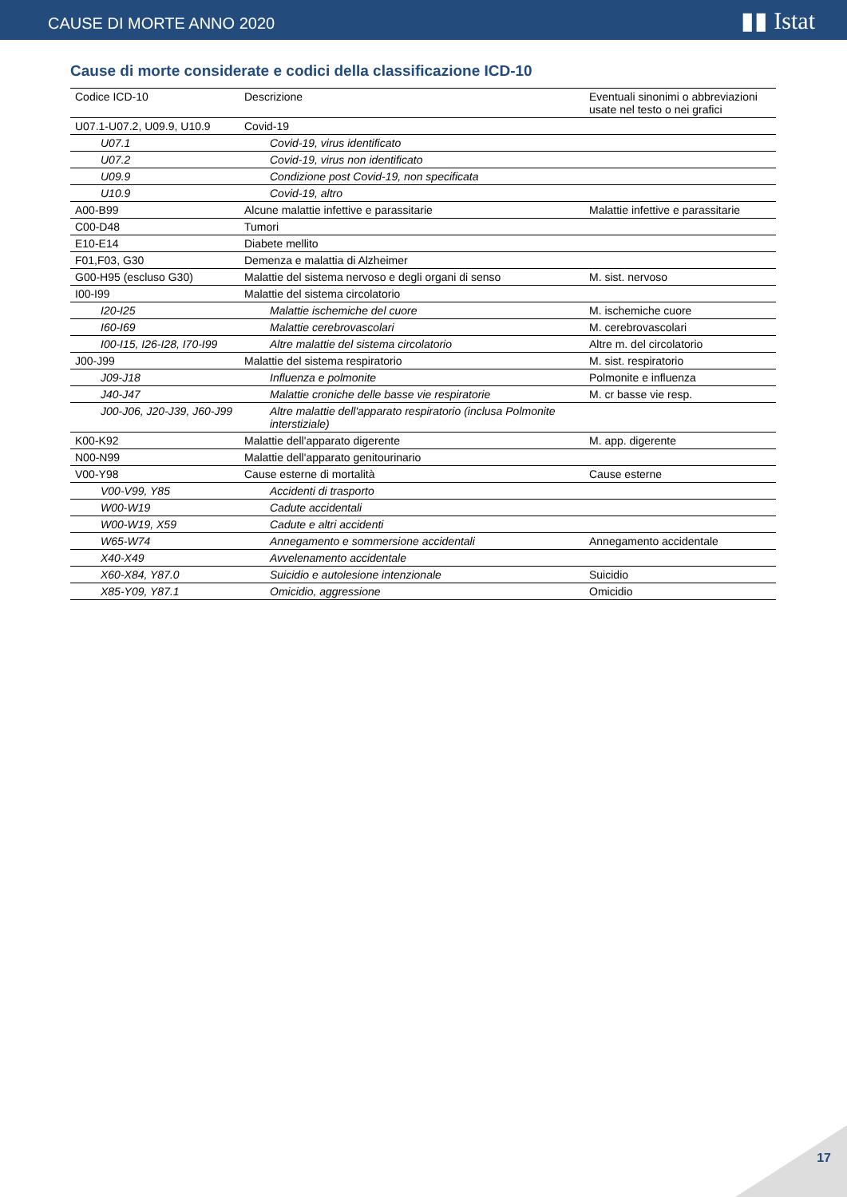CAUSE DI MORTE ANNO 2020 ▮▮ Istat
Cause di morte considerate e codici della classificazione ICD-10
| Codice ICD-10 | Descrizione | Eventuali sinonimi o abbreviazioni usate nel testo o nei grafici |
| --- | --- | --- |
| U07.1-U07.2, U09.9, U10.9 | Covid-19 | |
| U07.1 | Covid-19, virus identificato | |
| U07.2 | Covid-19, virus non identificato | |
| U09.9 | Condizione post Covid-19, non specificata | |
| U10.9 | Covid-19, altro | |
| A00-B99 | Alcune malattie infettive e parassitarie | Malattie infettive e parassitarie |
| C00-D48 | Tumori | |
| E10-E14 | Diabete mellito | |
| F01,F03, G30 | Demenza e malattia di Alzheimer | |
| G00-H95 (escluso G30) | Malattie del sistema nervoso e degli organi di senso | M. sist. nervoso |
| I00-I99 | Malattie del sistema circolatorio | |
| I20-I25 | Malattie ischemiche del cuore | M. ischemiche cuore |
| I60-I69 | Malattie cerebrovascolari | M. cerebrovascolari |
| I00-I15, I26-I28, I70-I99 | Altre malattie del sistema circolatorio | Altre m. del circolatorio |
| J00-J99 | Malattie del sistema respiratorio | M. sist. respiratorio |
| J09-J18 | Influenza e polmonite | Polmonite e influenza |
| J40-J47 | Malattie croniche delle basse vie respiratorie | M. cr basse vie resp. |
| J00-J06, J20-J39, J60-J99 | Altre malattie dell'apparato respiratorio (inclusa Polmonite interstiziale) | |
| K00-K92 | Malattie dell'apparato digerente | M. app. digerente |
| N00-N99 | Malattie dell'apparato genitourinario | |
| V00-Y98 | Cause esterne di mortalità | Cause esterne |
| V00-V99, Y85 | Accidenti di trasporto | |
| W00-W19 | Cadute accidentali | |
| W00-W19, X59 | Cadute e altri accidenti | |
| W65-W74 | Annegamento e sommersione accidentali | Annegamento accidentale |
| X40-X49 | Avvelenamento accidentale | |
| X60-X84, Y87.0 | Suicidio e autolesione intenzionale | Suicidio |
| X85-Y09, Y87.1 | Omicidio, aggressione | Omicidio |
17